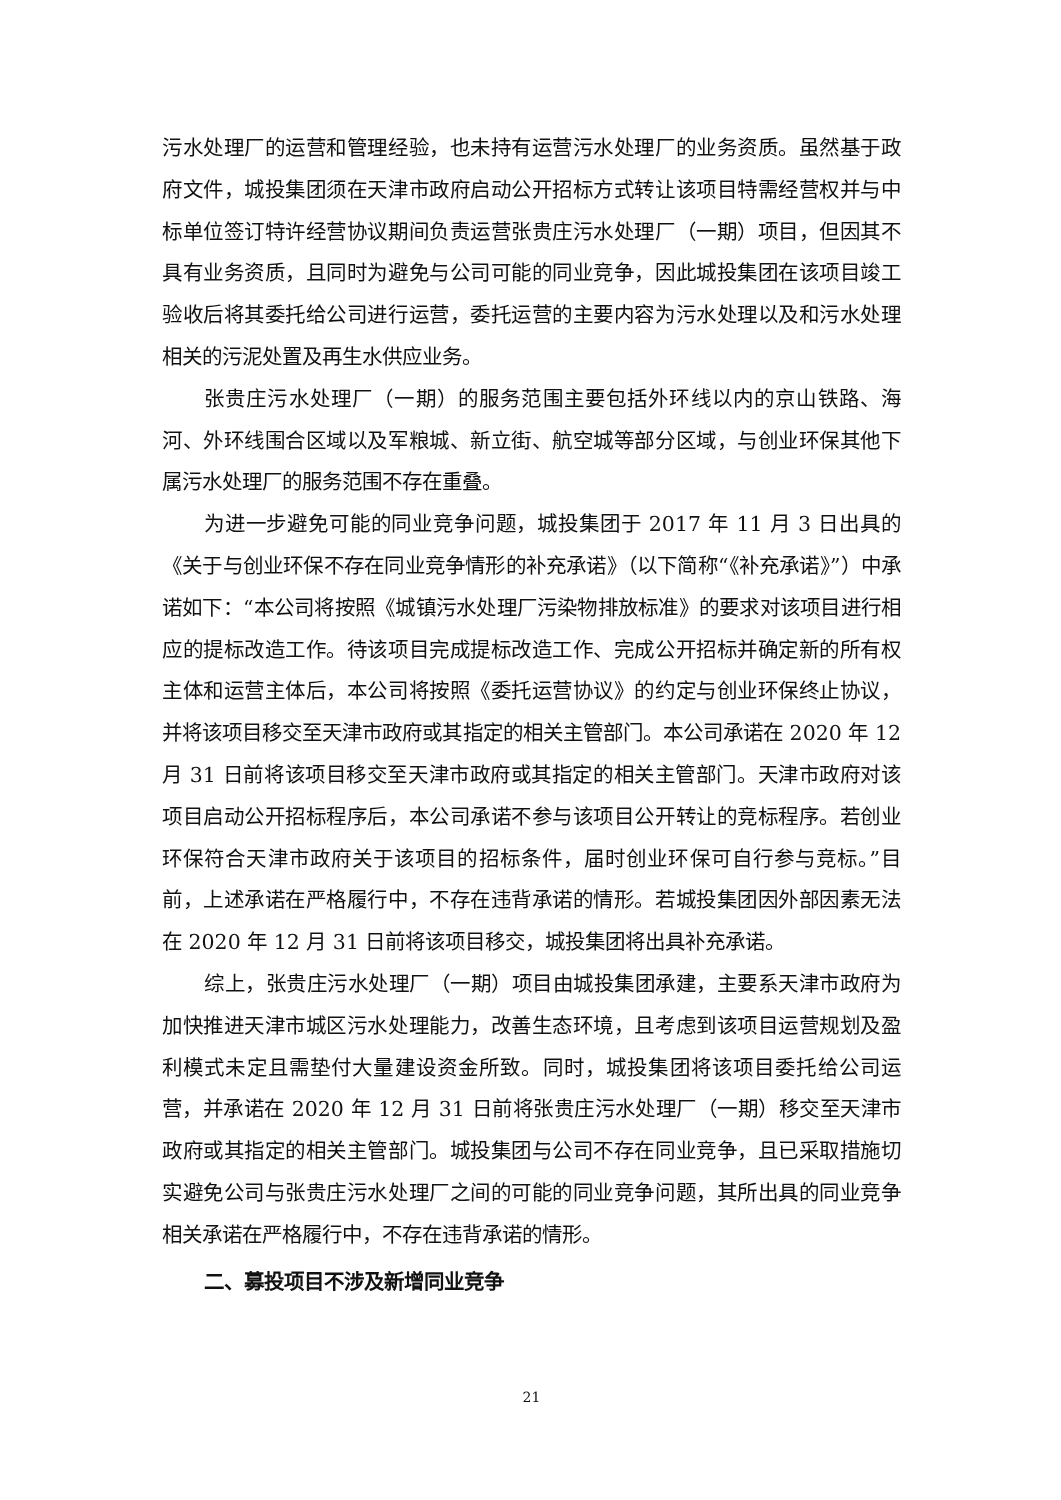污水处理厂的运营和管理经验，也未持有运营污水处理厂的业务资质。虽然基于政府文件，城投集团须在天津市政府启动公开招标方式转让该项目特需经营权并与中标单位签订特许经营协议期间负责运营张贵庄污水处理厂（一期）项目，但因其不具有业务资质，且同时为避免与公司可能的同业竞争，因此城投集团在该项目竣工验收后将其委托给公司进行运营，委托运营的主要内容为污水处理以及和污水处理相关的污泥处置及再生水供应业务。
张贵庄污水处理厂（一期）的服务范围主要包括外环线以内的京山铁路、海河、外环线围合区域以及军粮城、新立街、航空城等部分区域，与创业环保其他下属污水处理厂的服务范围不存在重叠。
为进一步避免可能的同业竞争问题，城投集团于 2017 年 11 月 3 日出具的《关于与创业环保不存在同业竞争情形的补充承诺》（以下简称“《补充承诺》”）中承诺如下：“本公司将按照《城镇污水处理厂污染物排放标准》的要求对该项目进行相应的提标改造工作。待该项目完成提标改造工作、完成公开招标并确定新的所有权主体和运营主体后，本公司将按照《委托运营协议》的约定与创业环保终止协议，并将该项目移交至天津市政府或其指定的相关主管部门。本公司承诺在 2020 年 12 月 31 日前将该项目移交至天津市政府或其指定的相关主管部门。天津市政府对该项目启动公开招标程序后，本公司承诺不参与该项目公开转让的竞标程序。若创业环保符合天津市政府关于该项目的招标条件，届时创业环保可自行参与竞标。”目前，上述承诺在严格履行中，不存在违背承诺的情形。若城投集团因外部因素无法在 2020 年 12 月 31 日前将该项目移交，城投集团将出具补充承诺。
综上，张贵庄污水处理厂（一期）项目由城投集团承建，主要系天津市政府为加快推进天津市城区污水处理能力，改善生态环境，且考虑到该项目运营规划及盈利模式未定且需垫付大量建设资金所致。同时，城投集团将该项目委托给公司运营，并承诺在 2020 年 12 月 31 日前将张贵庄污水处理厂（一期）移交至天津市政府或其指定的相关主管部门。城投集团与公司不存在同业竞争，且已采取措施切实避免公司与张贵庄污水处理厂之间的可能的同业竞争问题，其所出具的同业竞争相关承诺在严格履行中，不存在违背承诺的情形。
二、募投项目不涉及新增同业竞争
21